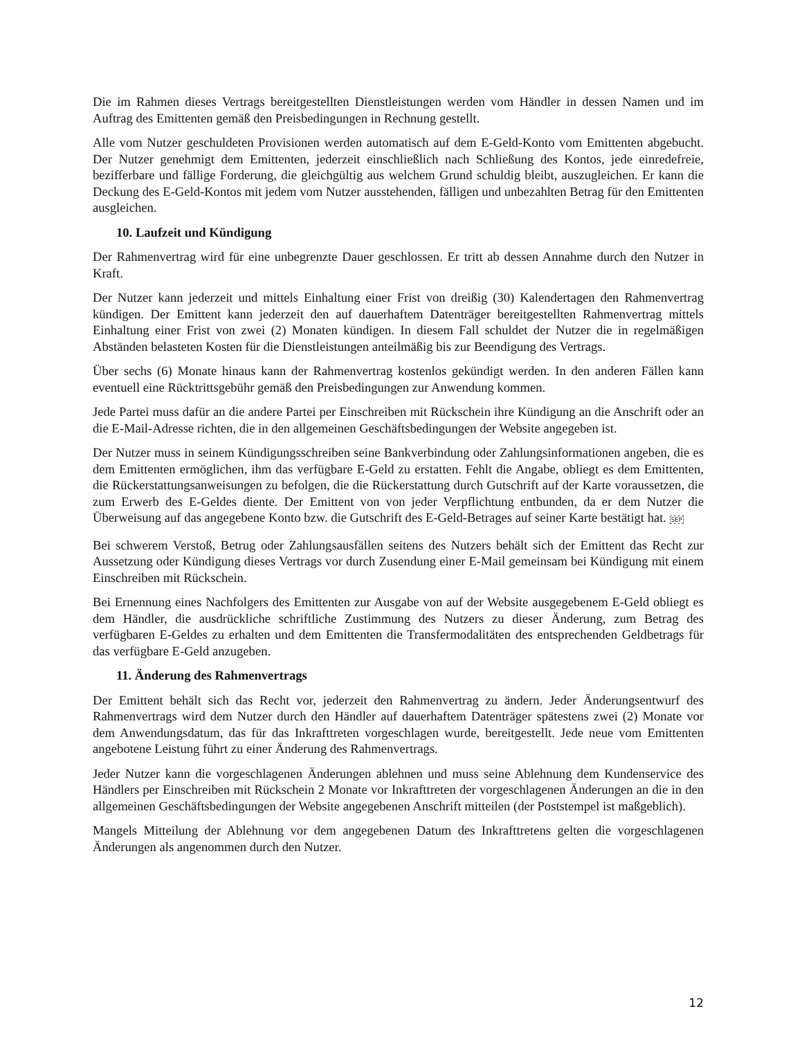Die im Rahmen dieses Vertrags bereitgestellten Dienstleistungen werden vom Händler in dessen Namen und im Auftrag des Emittenten gemäß den Preisbedingungen in Rechnung gestellt.
Alle vom Nutzer geschuldeten Provisionen werden automatisch auf dem E-Geld-Konto vom Emittenten abgebucht. Der Nutzer genehmigt dem Emittenten, jederzeit einschließlich nach Schließung des Kontos, jede einredefreie, bezifferbare und fällige Forderung, die gleichgültig aus welchem Grund schuldig bleibt, auszugleichen. Er kann die Deckung des E-Geld-Kontos mit jedem vom Nutzer ausstehenden, fälligen und unbezahlten Betrag für den Emittenten ausgleichen.
10. Laufzeit und Kündigung
Der Rahmenvertrag wird für eine unbegrenzte Dauer geschlossen. Er tritt ab dessen Annahme durch den Nutzer in Kraft.
Der Nutzer kann jederzeit und mittels Einhaltung einer Frist von dreißig (30) Kalendertagen den Rahmenvertrag kündigen. Der Emittent kann jederzeit den auf dauerhaftem Datenträger bereitgestellten Rahmenvertrag mittels Einhaltung einer Frist von zwei (2) Monaten kündigen. In diesem Fall schuldet der Nutzer die in regelmäßigen Abständen belasteten Kosten für die Dienstleistungen anteilmäßig bis zur Beendigung des Vertrags.
Über sechs (6) Monate hinaus kann der Rahmenvertrag kostenlos gekündigt werden. In den anderen Fällen kann eventuell eine Rücktrittsgebühr gemäß den Preisbedingungen zur Anwendung kommen.
Jede Partei muss dafür an die andere Partei per Einschreiben mit Rückschein ihre Kündigung an die Anschrift oder an die E-Mail-Adresse richten, die in den allgemeinen Geschäftsbedingungen der Website angegeben ist.
Der Nutzer muss in seinem Kündigungsschreiben seine Bankverbindung oder Zahlungsinformationen angeben, die es dem Emittenten ermöglichen, ihm das verfügbare E-Geld zu erstatten. Fehlt die Angabe, obliegt es dem Emittenten, die Rückerstattungsanweisungen zu befolgen, die die Rückerstattung durch Gutschrift auf der Karte voraussetzen, die zum Erwerb des E-Geldes diente. Der Emittent von von jeder Verpflichtung entbunden, da er dem Nutzer die Überweisung auf das angegebene Konto bzw. die Gutschrift des E-Geld-Betrages auf seiner Karte bestätigt hat. SEP
Bei schwerem Verstoß, Betrug oder Zahlungsausfällen seitens des Nutzers behält sich der Emittent das Recht zur Aussetzung oder Kündigung dieses Vertrags vor durch Zusendung einer E-Mail gemeinsam bei Kündigung mit einem Einschreiben mit Rückschein.
Bei Ernennung eines Nachfolgers des Emittenten zur Ausgabe von auf der Website ausgegebenem E-Geld obliegt es dem Händler, die ausdrückliche schriftliche Zustimmung des Nutzers zu dieser Änderung, zum Betrag des verfügbaren E-Geldes zu erhalten und dem Emittenten die Transfermodalitäten des entsprechenden Geldbetrags für das verfügbare E-Geld anzugeben.
11. Änderung des Rahmenvertrags
Der Emittent behält sich das Recht vor, jederzeit den Rahmenvertrag zu ändern. Jeder Änderungsentwurf des Rahmenvertrags wird dem Nutzer durch den Händler auf dauerhaftem Datenträger spätestens zwei (2) Monate vor dem Anwendungsdatum, das für das Inkrafttreten vorgeschlagen wurde, bereitgestellt. Jede neue vom Emittenten angebotene Leistung führt zu einer Änderung des Rahmenvertrags.
Jeder Nutzer kann die vorgeschlagenen Änderungen ablehnen und muss seine Ablehnung dem Kundenservice des Händlers per Einschreiben mit Rückschein 2 Monate vor Inkrafttreten der vorgeschlagenen Änderungen an die in den allgemeinen Geschäftsbedingungen der Website angegebenen Anschrift mitteilen (der Poststempel ist maßgeblich).
Mangels Mitteilung der Ablehnung vor dem angegebenen Datum des Inkrafttretens gelten die vorgeschlagenen Änderungen als angenommen durch den Nutzer.
12